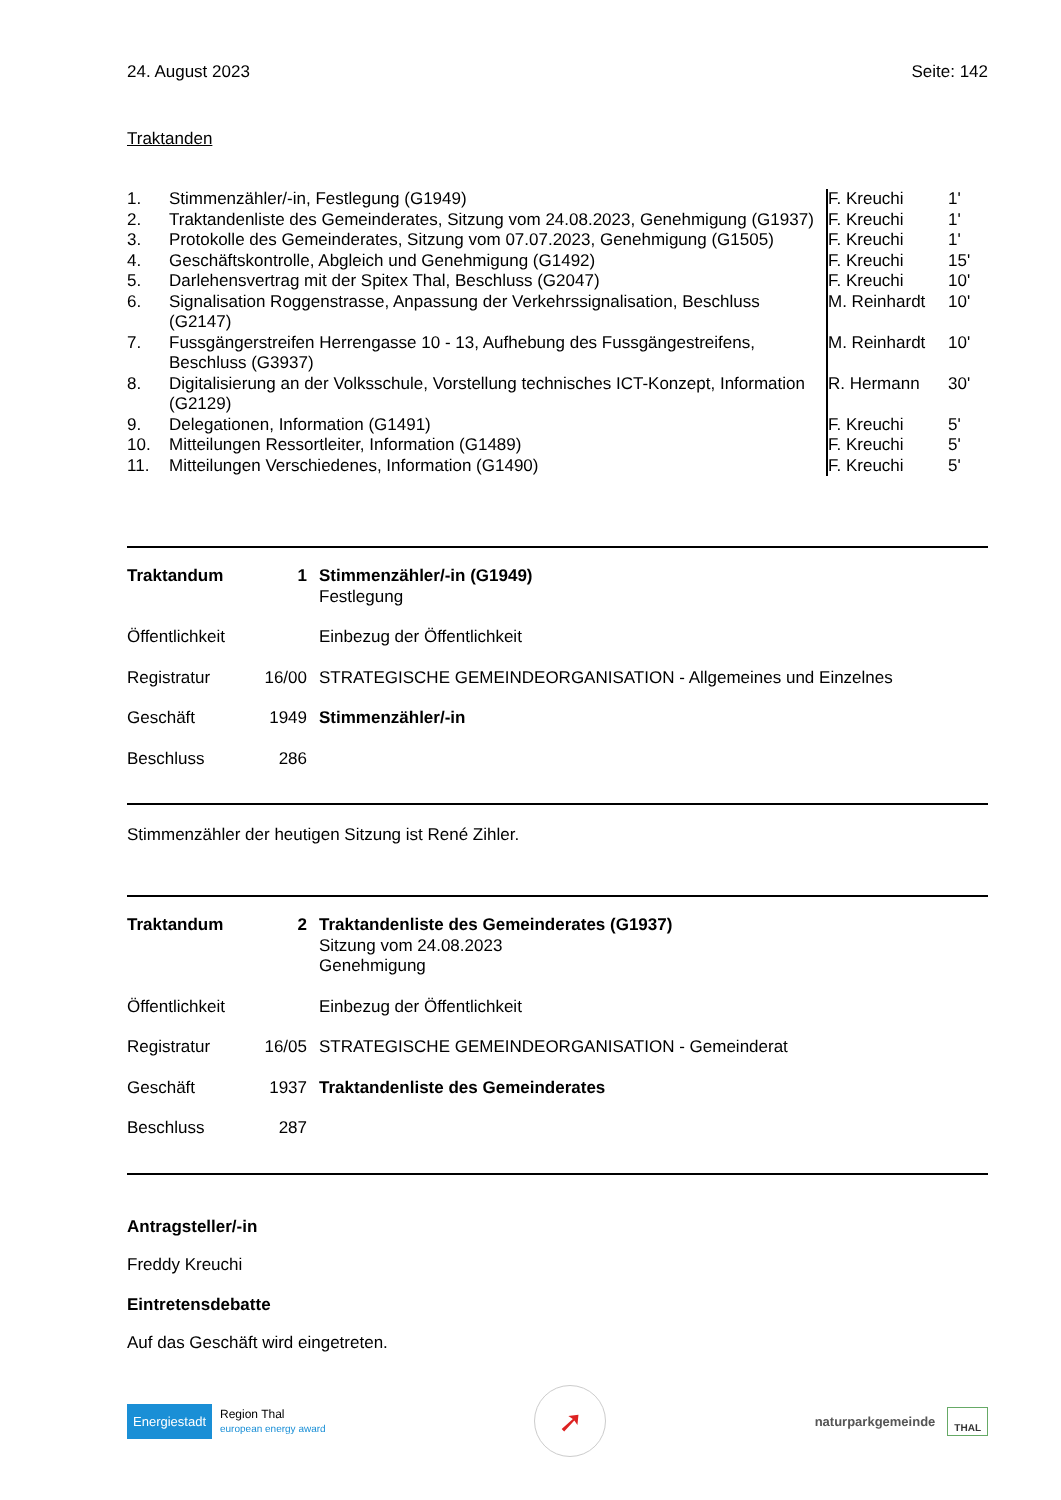24. August 2023 Seite: 142
Traktanden
| 1. | Stimmenzähler/-in, Festlegung (G1949) | F. Kreuchi | 1' |
| 2. | Traktandenliste des Gemeinderates, Sitzung vom 24.08.2023, Genehmigung (G1937) | F. Kreuchi | 1' |
| 3. | Protokolle des Gemeinderates, Sitzung vom 07.07.2023, Genehmigung (G1505) | F. Kreuchi | 1' |
| 4. | Geschäftskontrolle, Abgleich und Genehmigung (G1492) | F. Kreuchi | 15' |
| 5. | Darlehensvertrag mit der Spitex Thal, Beschluss (G2047) | F. Kreuchi | 10' |
| 6. | Signalisation Roggenstrasse, Anpassung der Verkehrssignalisation, Beschluss (G2147) | M. Reinhardt | 10' |
| 7. | Fussgängerstreifen Herrengasse 10 - 13, Aufhebung des Fussgängestreifens, Beschluss (G3937) | M. Reinhardt | 10' |
| 8. | Digitalisierung an der Volksschule, Vorstellung technisches ICT-Konzept, Information (G2129) | R. Hermann | 30' |
| 9. | Delegationen, Information (G1491) | F. Kreuchi | 5' |
| 10. | Mitteilungen Ressortleiter, Information (G1489) | F. Kreuchi | 5' |
| 11. | Mitteilungen Verschiedenes, Information (G1490) | F. Kreuchi | 5' |
| Traktandum | 1 | Stimmenzähler/-in (G1949) Festlegung |
| Öffentlichkeit | | Einbezug der Öffentlichkeit |
| Registratur | 16/00 | STRATEGISCHE GEMEINDEORGANISATION - Allgemeines und Einzelnes |
| Geschäft | 1949 | Stimmenzähler/-in |
| Beschluss | 286 | |
Stimmenzähler der heutigen Sitzung ist René Zihler.
| Traktandum | 2 | Traktandenliste des Gemeinderates (G1937) Sitzung vom 24.08.2023 Genehmigung |
| Öffentlichkeit | | Einbezug der Öffentlichkeit |
| Registratur | 16/05 | STRATEGISCHE GEMEINDEORGANISATION - Gemeinderat |
| Geschäft | 1937 | Traktandenliste des Gemeinderates |
| Beschluss | 287 | |
Antragsteller/-in
Freddy Kreuchi
Eintretensdebatte
Auf das Geschäft wird eingetreten.
Energiestadt Region Thal
european energy award
➚
naturparkgemeinde THAL